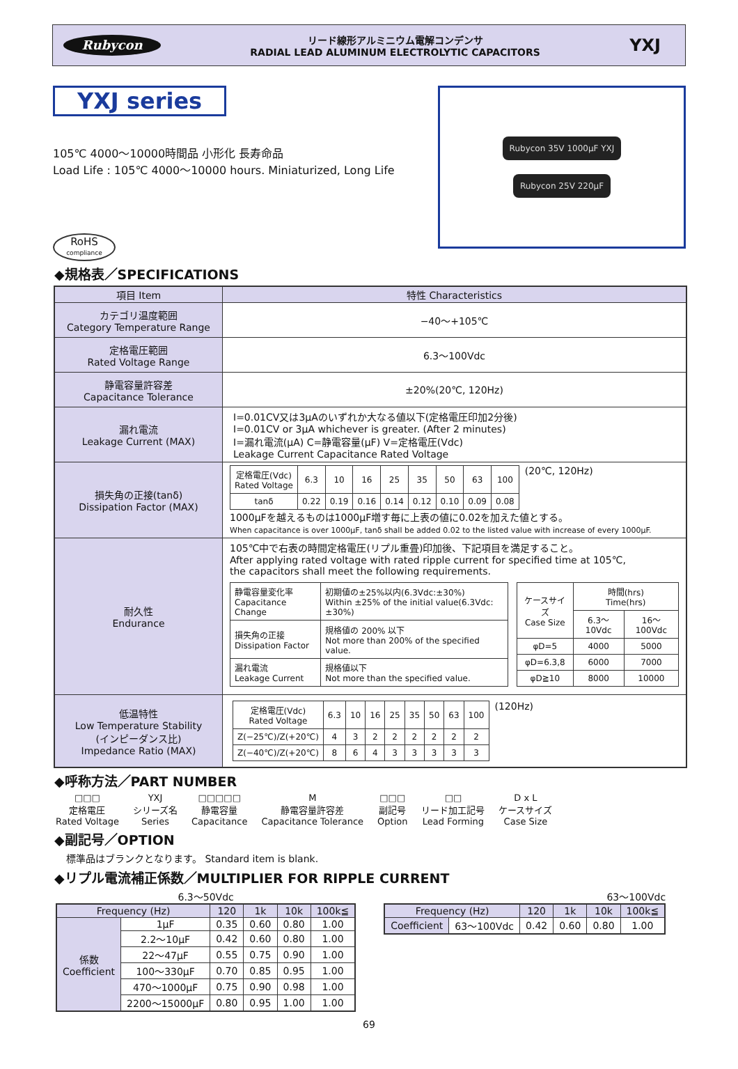Rubycon
リード線形アルミニウム電解コンデンサ
RADIAL LEAD ALUMINUM ELECTROLYTIC CAPACITORS
YXJ
YXJ series
105℃ 4000〜10000時間品 小形化 長寿命品
Load Life : 105℃ 4000〜10000 hours. Miniaturized, Long Life
RoHS
compliance
Rubycon 35V 1000μF YXJ
Rubycon 25V 220μF
◆規格表／SPECIFICATIONS
| 項目 Item | 特性 Characteristics |
| --- | --- |
| カテゴリ温度範囲 Category Temperature Range | −40〜+105℃ |
| 定格電圧範囲 Rated Voltage Range | 6.3〜100Vdc |
| 静電容量許容差 Capacitance Tolerance | ±20%(20℃, 120Hz) |
| 漏れ電流 Leakage Current (MAX) | I=0.01CV又は3μAのいずれか大なる値以下(定格電圧印加2分後) I=0.01CV or 3μA whichever is greater. (After 2 minutes) I=漏れ電流(μA) C=静電容量(μF) V=定格電圧(Vdc) Leakage Current Capacitance Rated Voltage |
| 損失角の正接(tanδ) Dissipation Factor (MAX) | / 定格電圧(Vdc) Rated Voltage / 6.3 / 10 / 16 / 25 / 35 / 50 / 63 / 100 / / tanδ / 0.22 / 0.19 / 0.16 / 0.14 / 0.12 / 0.10 / 0.09 / 0.08 / (20℃, 120Hz) 1000μFを越えるものは1000μF増す毎に上表の値に0.02を加えた値とする。 When capacitance is over 1000μF, tanδ shall be added 0.02 to the listed value with increase of every 1000μF. |
| 耐久性 Endurance | 105℃中で右表の時間定格電圧(リプル重畳)印加後、下記項目を満足すること。 After applying rated voltage with rated ripple current for specified time at 105℃, the capacitors shall meet the following requirements. / 静電容量変化率 Capacitance Change / 初期値の±25%以内(6.3Vdc:±30%) Within ±25% of the initial value(6.3Vdc:±30%) / / 損失角の正接 Dissipation Factor / 規格値の 200% 以下 Not more than 200% of the specified value. / / 漏れ電流 Leakage Current / 規格値以下 Not more than the specified value. / / ケースサイズ Case Size / 時間(hrs) Time(hrs) / / / / 6.3〜10Vdc / 16〜100Vdc / / φD=5 / 4000 / 5000 / / φD=6.3,8 / 6000 / 7000 / / φD≧10 / 8000 / 10000 / |
| 低温特性 Low Temperature Stability (インピーダンス比) Impedance Ratio (MAX) | / 定格電圧(Vdc) Rated Voltage / 6.3 / 10 / 16 / 25 / 35 / 50 / 63 / 100 / / Z(−25℃)/Z(+20℃) / 4 / 3 / 2 / 2 / 2 / 2 / 2 / 2 / / Z(−40℃)/Z(+20℃) / 8 / 6 / 4 / 3 / 3 / 3 / 3 / 3 / (120Hz) |
◆呼称方法／PART NUMBER
□□□
定格電圧
Rated Voltage
YXJ
シリーズ名
Series
□□□□□
静電容量
Capacitance
M
静電容量許容差
Capacitance Tolerance
□□□
副記号
Option
□□
リード加工記号
Lead Forming
D x L
ケースサイズ
Case Size
◆副記号／OPTION
標準品はブランクとなります。 Standard item is blank.
◆リプル電流補正係数／MULTIPLIER FOR RIPPLE CURRENT
6.3〜50Vdc
| Frequency (Hz) | | 120 | 1k | 10k | 100k≦ |
| --- | --- | --- | --- | --- | --- |
| 係数 Coefficient | 1μF | 0.35 | 0.60 | 0.80 | 1.00 |
| | 2.2〜10μF | 0.42 | 0.60 | 0.80 | 1.00 |
| | 22〜47μF | 0.55 | 0.75 | 0.90 | 1.00 |
| | 100〜330μF | 0.70 | 0.85 | 0.95 | 1.00 |
| | 470〜1000μF | 0.75 | 0.90 | 0.98 | 1.00 |
| | 2200〜15000μF | 0.80 | 0.95 | 1.00 | 1.00 |
63〜100Vdc
| Frequency (Hz) | | 120 | 1k | 10k | 100k≦ |
| --- | --- | --- | --- | --- | --- |
| Coefficient | 63〜100Vdc | 0.42 | 0.60 | 0.80 | 1.00 |
69